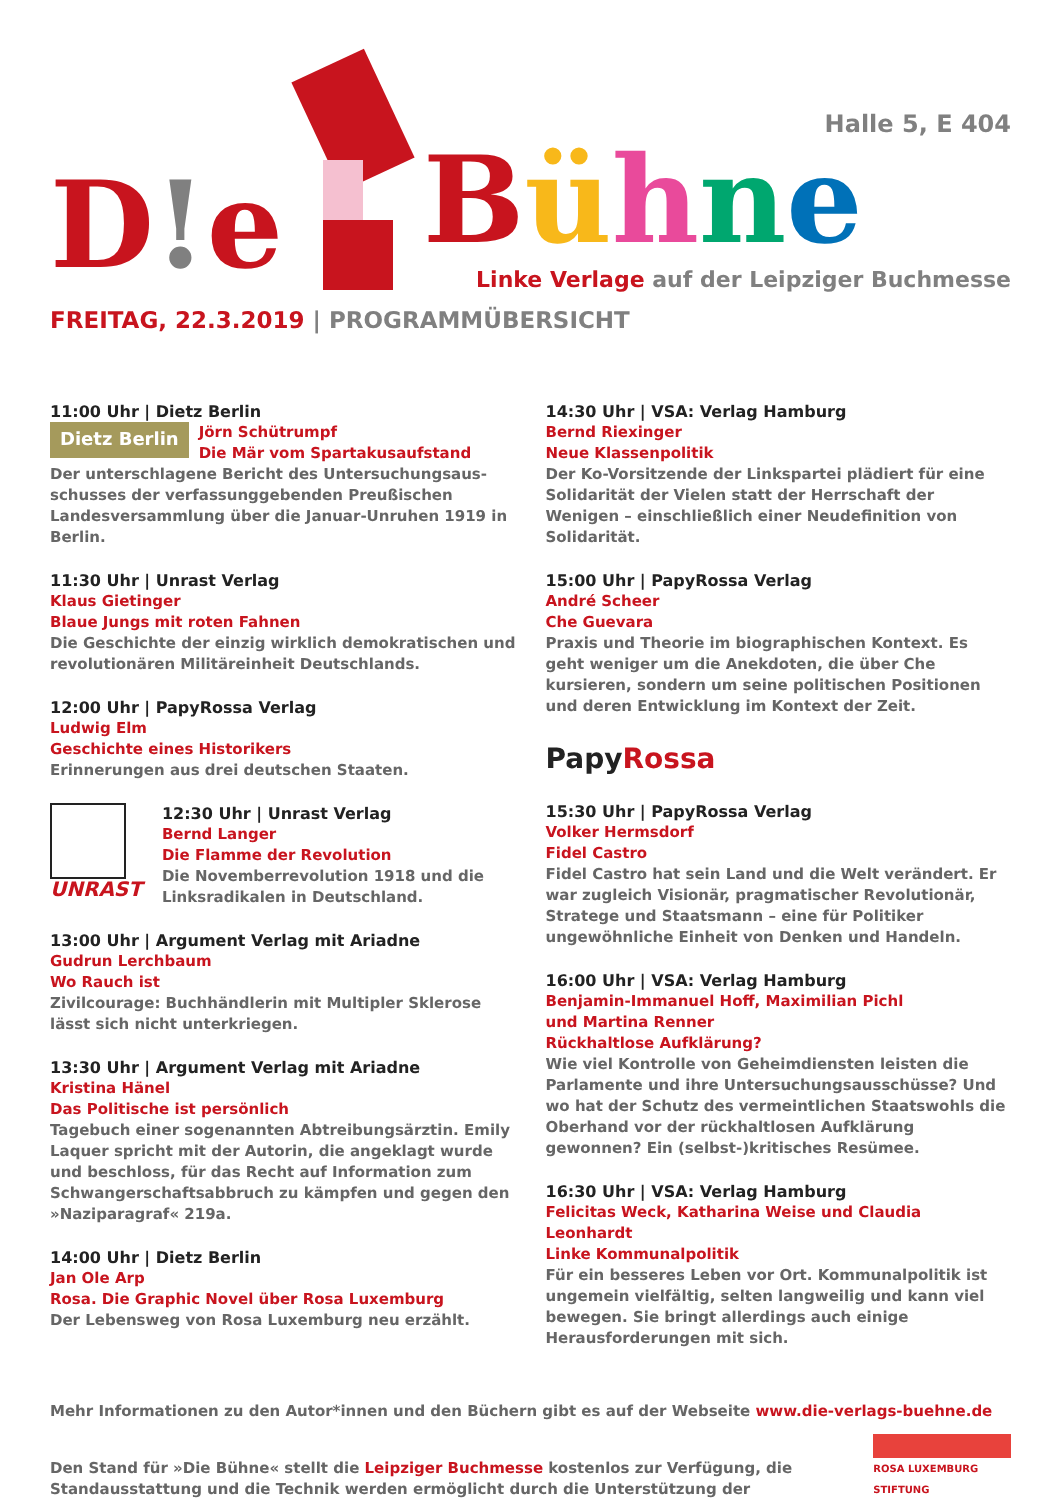D!e
Halle 5, E 404
Bühne
Linke Verlage auf der Leipziger Buchmesse
FREITAG, 22.3.2019 | PROGRAMMÜBERSICHT
11:00 Uhr | Dietz Berlin
Dietz Berlin
Jörn Schütrumpf
Die Mär vom Spartakusaufstand
Der unterschlagene Bericht des Untersuchungsaus­schusses der verfassunggebenden Preußischen Landes­versammlung über die Januar-Unruhen 1919 in Berlin.
11:30 Uhr | Unrast Verlag
Klaus Gietinger
Blaue Jungs mit roten Fahnen
Die Geschichte der einzig wirklich demokratischen und revolutionären Militäreinheit Deutschlands.
12:00 Uhr | PapyRossa Verlag
Ludwig Elm
Geschichte eines Historikers
Erinnerungen aus drei deutschen Staaten.
UNRAST
12:30 Uhr | Unrast Verlag
Bernd Langer
Die Flamme der Revolution
Die Novemberrevolution 1918 und die Linksradikalen in Deutschland.
13:00 Uhr | Argument Verlag mit Ariadne
Gudrun Lerchbaum
Wo Rauch ist
Zivilcourage: Buchhändlerin mit Multipler Sklerose lässt sich nicht unterkriegen.
13:30 Uhr | Argument Verlag mit Ariadne
Kristina Hänel
Das Politische ist persönlich
Tagebuch einer sogenannten Abtreibungsärztin. Emily Laquer spricht mit der Autorin, die angeklagt wurde und beschloss, für das Recht auf Information zum Schwangerschaftsabbruch zu kämpfen und gegen den »Naziparagraf« 219a.
14:00 Uhr | Dietz Berlin
Jan Ole Arp
Rosa. Die Graphic Novel über Rosa Luxemburg
Der Lebensweg von Rosa Luxemburg neu erzählt.
14:30 Uhr | VSA: Verlag Hamburg
Bernd Riexinger
Neue Klassenpolitik
Der Ko-Vorsitzende der Linkspartei plädiert für eine Solidarität der Vielen statt der Herrschaft der Wenigen – einschließlich einer Neudefinition von Solidarität.
15:00 Uhr | PapyRossa Verlag
André Scheer
Che Guevara
Praxis und Theorie im biographischen Kontext. Es geht weniger um die Anekdoten, die über Che kursieren, sondern um seine politischen Positionen und deren Entwicklung im Kontext der Zeit.
PapyRossa
15:30 Uhr | PapyRossa Verlag
Volker Hermsdorf
Fidel Castro
Fidel Castro hat sein Land und die Welt verändert. Er war zugleich Visionär, pragmatischer Revolutionär, Stratege und Staatsmann – eine für Politiker ungewöhnliche Einheit von Denken und Handeln.
16:00 Uhr | VSA: Verlag Hamburg
Benjamin-Immanuel Hoff, Maximilian Pichl
und Martina Renner
Rückhaltlose Aufklärung?
Wie viel Kontrolle von Geheimdiensten leisten die Parlamente und ihre Untersuchungsausschüsse? Und wo hat der Schutz des vermeintlichen Staatswohls die Oberhand vor der rückhaltlosen Aufklärung gewonnen? Ein (selbst-)kritisches Resümee.
16:30 Uhr | VSA: Verlag Hamburg
Felicitas Weck, Katharina Weise und Claudia Leonhardt
Linke Kommunalpolitik
Für ein besseres Leben vor Ort. Kommunalpolitik ist ungemein vielfältig, selten langweilig und kann viel bewegen. Sie bringt allerdings auch einige Herausforderungen mit sich.
Mehr Informationen zu den Autor*innen und den Büchern gibt es auf der Webseite www.die-verlags-buehne.de
Den Stand für »Die Bühne« stellt die Leipziger Buchmesse kostenlos zur Verfügung, die Standausstattung und die Technik werden ermöglicht durch die Unterstützung der
ROSA LUXEMBURG STIFTUNG